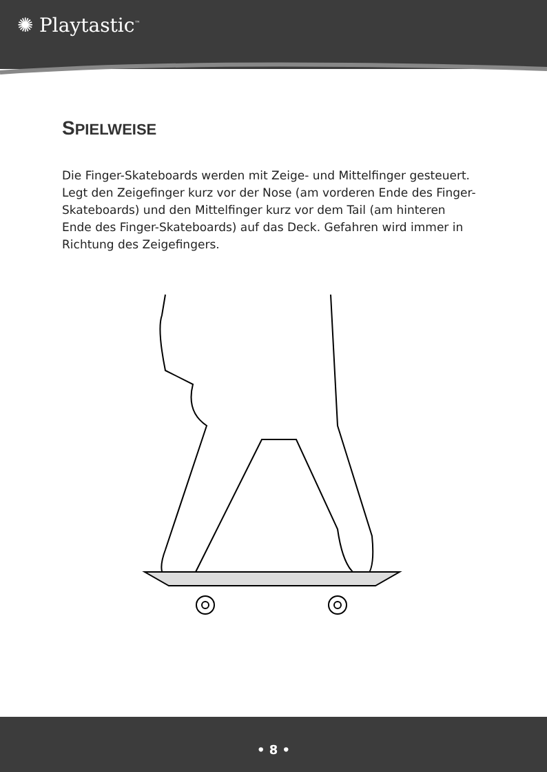✺ Playtastic<sup>™</sup>
SPIELWEISE
Die Finger-Skateboards werden mit Zeige- und Mittelfinger gesteuert. Legt den Zeigefinger kurz vor der Nose (am vorderen Ende des Finger-Skateboards) und den Mittelfinger kurz vor dem Tail (am hinteren Ende des Finger-Skateboards) auf das Deck. Gefahren wird immer in Richtung des Zeigefingers.
• 8 •